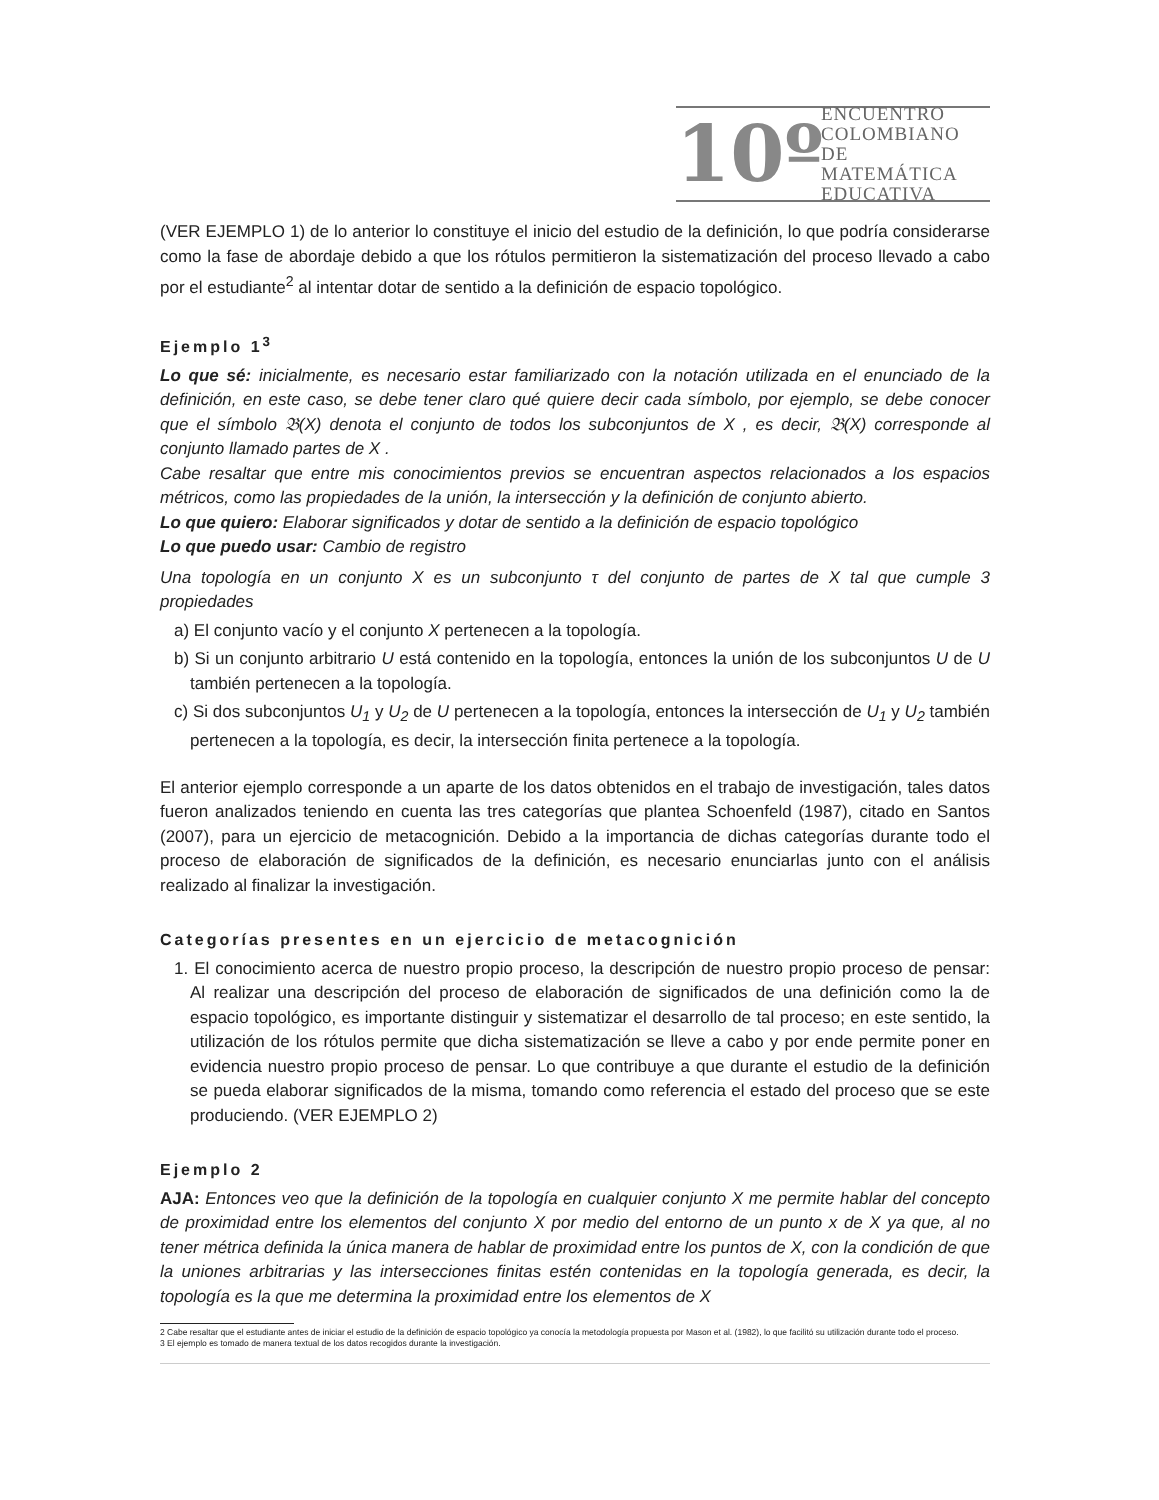10º
ENCUENTRO
COLOMBIANO
DE MATEMÁTICA
EDUCATIVA
(VER EJEMPLO 1) de lo anterior lo constituye el inicio del estudio de la definición, lo que podría considerarse como la fase de abordaje debido a que los rótulos permitieron la sistematización del proceso llevado a cabo por el estudiante<sup>2</sup> al intentar dotar de sentido a la definición de espacio topológico.
Ejemplo 1<sup>3</sup>
Lo que sé: inicialmente, es necesario estar familiarizado con la notación utilizada en el enunciado de la definición, en este caso, se debe tener claro qué quiere decir cada símbolo, por ejemplo, se debe conocer que el símbolo 𝔅(X) denota el conjunto de todos los subconjuntos de X , es decir, 𝔅(X) corresponde al conjunto llamado partes de X .
Cabe resaltar que entre mis conocimientos previos se encuentran aspectos relacionados a los espacios métricos, como las propiedades de la unión, la intersección y la definición de conjunto abierto.
Lo que quiero: Elaborar significados y dotar de sentido a la definición de espacio topológico
Lo que puedo usar: Cambio de registro
Una topología en un conjunto X es un subconjunto τ del conjunto de partes de X tal que cumple 3 propiedades
a) El conjunto vacío y el conjunto X pertenecen a la topología.
b) Si un conjunto arbitrario U está contenido en la topología, entonces la unión de los subconjuntos U de U también pertenecen a la topología.
c) Si dos subconjuntos U<sub>1</sub> y U<sub>2</sub> de U pertenecen a la topología, entonces la intersección de U<sub>1</sub> y U<sub>2</sub> también pertenecen a la topología, es decir, la intersección finita pertenece a la topología.
El anterior ejemplo corresponde a un aparte de los datos obtenidos en el trabajo de investigación, tales datos fueron analizados teniendo en cuenta las tres categorías que plantea Schoenfeld (1987), citado en Santos (2007), para un ejercicio de metacognición. Debido a la importancia de dichas categorías durante todo el proceso de elaboración de significados de la definición, es necesario enunciarlas junto con el análisis realizado al finalizar la investigación.
Categorías presentes en un ejercicio de metacognición
1. El conocimiento acerca de nuestro propio proceso, la descripción de nuestro propio proceso de pensar: Al realizar una descripción del proceso de elaboración de significados de una definición como la de espacio topológico, es importante distinguir y sistematizar el desarrollo de tal proceso; en este sentido, la utilización de los rótulos permite que dicha sistematización se lleve a cabo y por ende permite poner en evidencia nuestro propio proceso de pensar. Lo que contribuye a que durante el estudio de la definición se pueda elaborar significados de la misma, tomando como referencia el estado del proceso que se este produciendo. (VER EJEMPLO 2)
Ejemplo 2
AJA: Entonces veo que la definición de la topología en cualquier conjunto X me permite hablar del concepto de proximidad entre los elementos del conjunto X por medio del entorno de un punto x de X ya que, al no tener métrica definida la única manera de hablar de proximidad entre los puntos de X, con la condición de que la uniones arbitrarias y las intersecciones finitas estén contenidas en la topología generada, es decir, la topología es la que me determina la proximidad entre los elementos de X
2 Cabe resaltar que el estudiante antes de iniciar el estudio de la definición de espacio topológico ya conocía la metodología propuesta por Mason et al. (1982), lo que facilitó su utilización durante todo el proceso.
3 El ejemplo es tomado de manera textual de los datos recogidos durante la investigación.